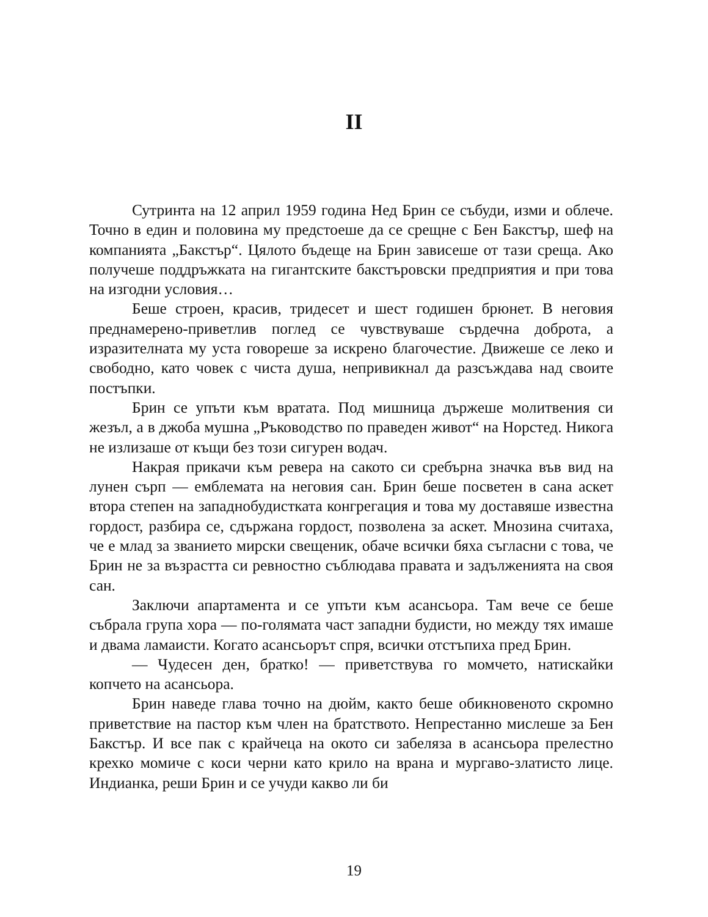II
Сутринта на 12 април 1959 година Нед Брин се събуди, изми и облече. Точно в един и половина му предстоеше да се срещне с Бен Бакстър, шеф на компанията „Бакстър“. Цялото бъдеще на Брин зависеше от тази среща. Ако получеше поддръжката на гигантските бакстъровски предприятия и при това на изгодни условия…
Беше строен, красив, тридесет и шест годишен брюнет. В неговия преднамерено-приветлив поглед се чувствуваше сърдечна доброта, а изразителната му уста говореше за искрено благочестие. Движеше се леко и свободно, като човек с чиста душа, непривикнал да разсъждава над своите постъпки.
Брин се упъти към вратата. Под мишница държеше молитвения си жезъл, а в джоба мушна „Ръководство по праведен живот“ на Норстед. Никога не излизаше от къщи без този сигурен водач.
Накрая прикачи към ревера на сакото си сребърна значка във вид на лунен сърп — емблемата на неговия сан. Брин беше посветен в сана аскет втора степен на западнобудистката конгрегация и това му доставяше известна гордост, разбира се, сдържана гордост, позволена за аскет. Мнозина считаха, че е млад за званието мирски свещеник, обаче всички бяха съгласни с това, че Брин не за възрастта си ревностно съблюдава правата и задълженията на своя сан.
Заключи апартамента и се упъти към асансьора. Там вече се беше събрала група хора — по-голямата част западни будисти, но между тях имаше и двама ламаисти. Когато асансьорът спря, всички отстъпиха пред Брин.
— Чудесен ден, братко! — приветствува го момчето, натискайки копчето на асансьора.
Брин наведе глава точно на дюйм, както беше обикновеното скромно приветствие на пастор към член на братството. Непрестанно мислеше за Бен Бакстър. И все пак с крайчеца на окото си забеляза в асансьора прелестно крехко момиче с коси черни като крило на врана и мургаво-златисто лице. Индианка, реши Брин и се учуди какво ли би
19